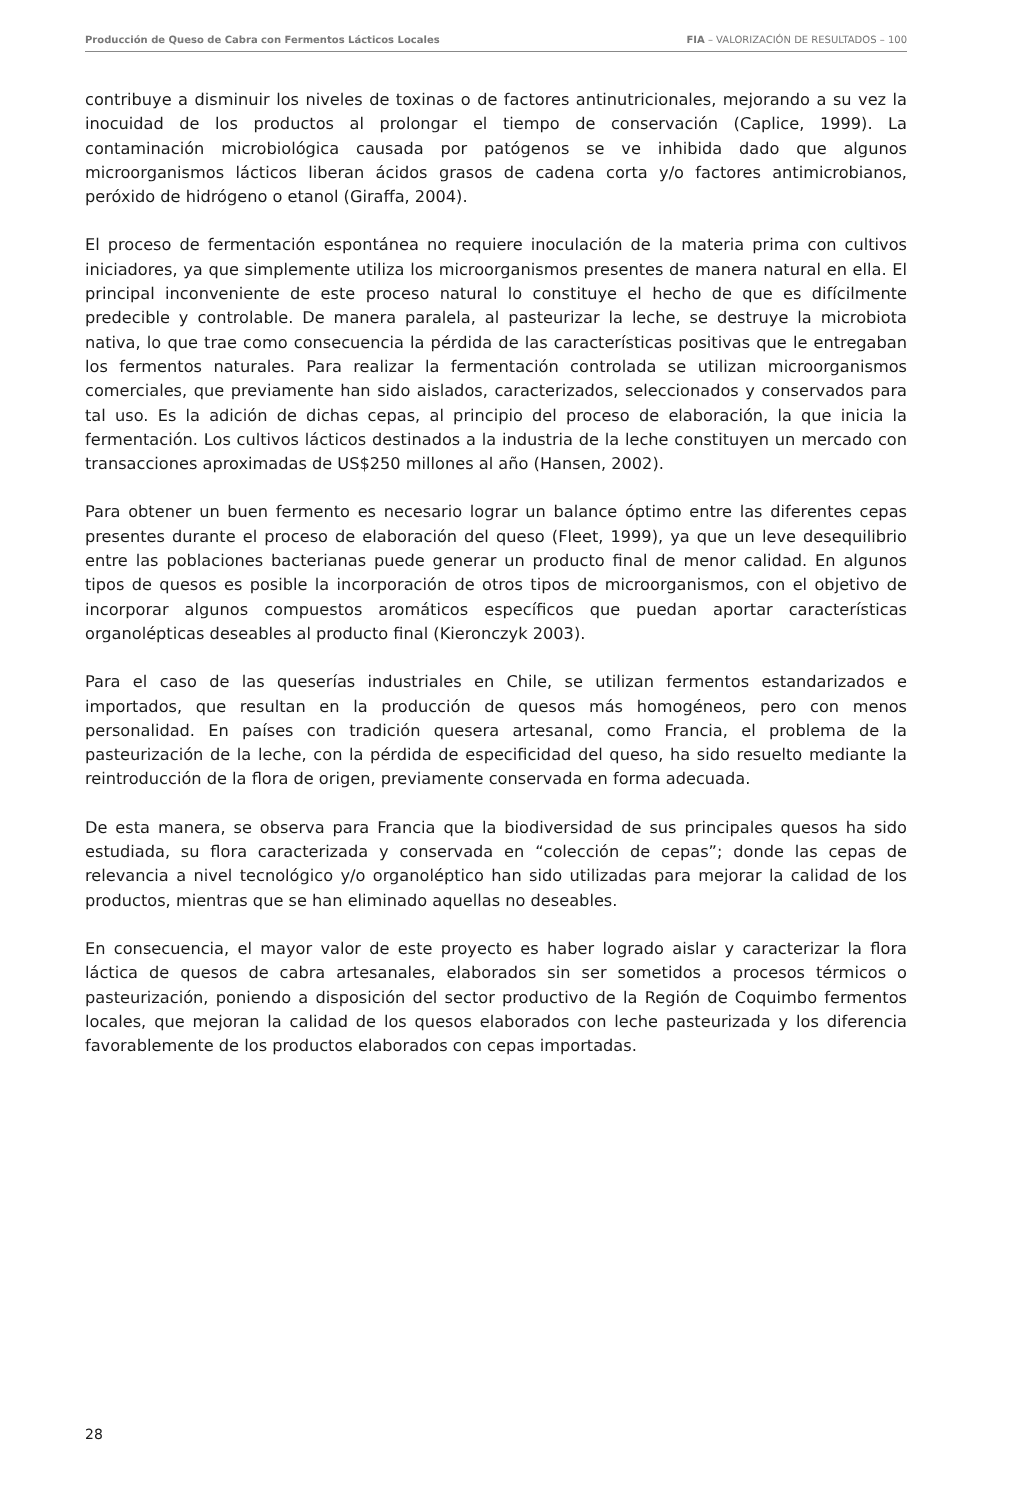Producción de Queso de Cabra con Fermentos Lácticos Locales FIA – VALORIZACIÓN DE RESULTADOS – 100
contribuye a disminuir los niveles de toxinas o de factores antinutricionales, mejorando a su vez la inocuidad de los productos al prolongar el tiempo de conservación (Caplice, 1999). La contaminación microbiológica causada por patógenos se ve inhibida dado que algunos microorganismos lácticos liberan ácidos grasos de cadena corta y/o factores antimicrobianos, peróxido de hidrógeno o etanol (Giraffa, 2004).
El proceso de fermentación espontánea no requiere inoculación de la materia prima con cultivos iniciadores, ya que simplemente utiliza los microorganismos presentes de manera natural en ella. El principal inconveniente de este proceso natural lo constituye el hecho de que es difícilmente predecible y controlable. De manera paralela, al pasteurizar la leche, se destruye la microbiota nativa, lo que trae como consecuencia la pérdida de las características positivas que le entregaban los fermentos naturales. Para realizar la fermentación controlada se utilizan microorganismos comerciales, que previamente han sido aislados, caracterizados, seleccionados y conservados para tal uso. Es la adición de dichas cepas, al principio del proceso de elaboración, la que inicia la fermentación. Los cultivos lácticos destinados a la industria de la leche constituyen un mercado con transacciones aproximadas de US$250 millones al año (Hansen, 2002).
Para obtener un buen fermento es necesario lograr un balance óptimo entre las diferentes cepas presentes durante el proceso de elaboración del queso (Fleet, 1999), ya que un leve desequilibrio entre las poblaciones bacterianas puede generar un producto final de menor calidad. En algunos tipos de quesos es posible la incorporación de otros tipos de microorganismos, con el objetivo de incorporar algunos compuestos aromáticos específicos que puedan aportar características organolépticas deseables al producto final (Kieronczyk 2003).
Para el caso de las queserías industriales en Chile, se utilizan fermentos estandarizados e importados, que resultan en la producción de quesos más homogéneos, pero con menos personalidad. En países con tradición quesera artesanal, como Francia, el problema de la pasteurización de la leche, con la pérdida de especificidad del queso, ha sido resuelto mediante la reintroducción de la flora de origen, previamente conservada en forma adecuada.
De esta manera, se observa para Francia que la biodiversidad de sus principales quesos ha sido estudiada, su flora caracterizada y conservada en “colección de cepas”; donde las cepas de relevancia a nivel tecnológico y/o organoléptico han sido utilizadas para mejorar la calidad de los productos, mientras que se han eliminado aquellas no deseables.
En consecuencia, el mayor valor de este proyecto es haber logrado aislar y caracterizar la flora láctica de quesos de cabra artesanales, elaborados sin ser sometidos a procesos térmicos o pasteurización, poniendo a disposición del sector productivo de la Región de Coquimbo fermentos locales, que mejoran la calidad de los quesos elaborados con leche pasteurizada y los diferencia favorablemente de los productos elaborados con cepas importadas.
28